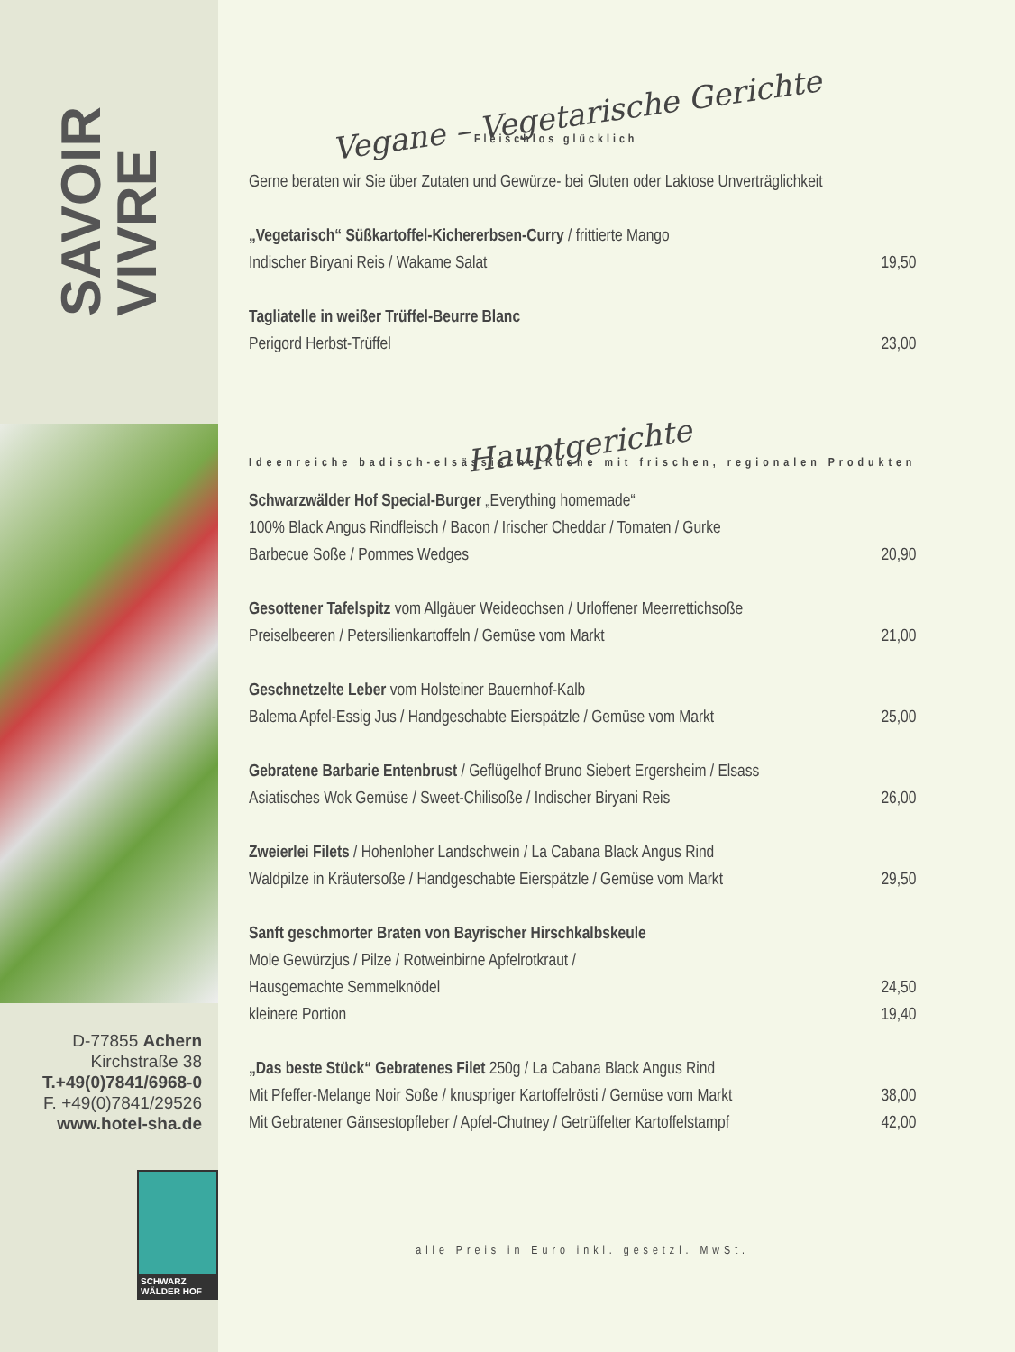SAVOIR
VIVRE
D-77855 Achern
Kirchstraße 38
T.+49(0)7841/6968-0
F. +49(0)7841/29526
www.hotel-sha.de
SCHWARZ WÄLDER HOF
Vegane – Vegetarische Gerichte
Fleischlos glücklich
Gerne beraten wir Sie über Zutaten und Gewürze- bei Gluten oder Laktose Unverträglichkeit
„Vegetarisch“ Süßkartoffel-Kichererbsen-Curry / frittierte Mango
Indischer Biryani Reis / Wakame Salat 19,50
Tagliatelle in weißer Trüffel-Beurre Blanc
Perigord Herbst-Trüffel 23,00
Hauptgerichte
Ideenreiche badisch-elsässische Küche mit frischen, regionalen Produkten
Schwarzwälder Hof Special-Burger „Everything homemade“
100% Black Angus Rindfleisch / Bacon / Irischer Cheddar / Tomaten / Gurke
Barbecue Soße / Pommes Wedges 20,90
Gesottener Tafelspitz vom Allgäuer Weideochsen / Urloffener Meerrettichsoße
Preiselbeeren / Petersilienkartoffeln / Gemüse vom Markt 21,00
Geschnetzelte Leber vom Holsteiner Bauernhof-Kalb
Balema Apfel-Essig Jus / Handgeschabte Eierspätzle / Gemüse vom Markt 25,00
Gebratene Barbarie Entenbrust / Geflügelhof Bruno Siebert Ergersheim / Elsass
Asiatisches Wok Gemüse / Sweet-Chilisoße / Indischer Biryani Reis 26,00
Zweierlei Filets / Hohenloher Landschwein / La Cabana Black Angus Rind
Waldpilze in Kräutersoße / Handgeschabte Eierspätzle / Gemüse vom Markt 29,50
Sanft geschmorter Braten von Bayrischer Hirschkalbskeule
Mole Gewürzjus / Pilze / Rotweinbirne Apfelrotkraut /
Hausgemachte Semmelknödel 24,50
kleinere Portion 19,40
„Das beste Stück“ Gebratenes Filet 250g / La Cabana Black Angus Rind
Mit Pfeffer-Melange Noir Soße / knuspriger Kartoffelrösti / Gemüse vom Markt 38,00
Mit Gebratener Gänsestopfleber / Apfel-Chutney / Getrüffelter Kartoffelstampf 42,00
alle Preis in Euro inkl. gesetzl. MwSt.